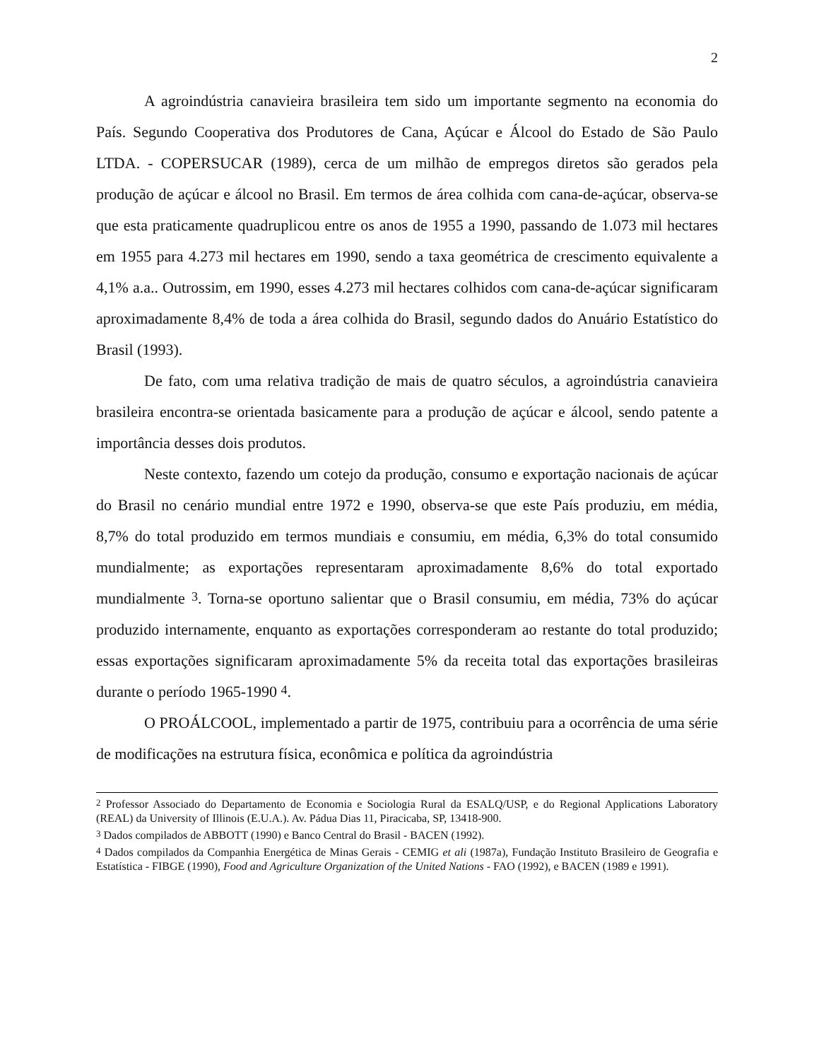2
A agroindústria canavieira brasileira tem sido um importante segmento na economia do País. Segundo Cooperativa dos Produtores de Cana, Açúcar e Álcool do Estado de São Paulo LTDA. - COPERSUCAR (1989), cerca de um milhão de empregos diretos são gerados pela produção de açúcar e álcool no Brasil. Em termos de área colhida com cana-de-açúcar, observa-se que esta praticamente quadruplicou entre os anos de 1955 a 1990, passando de 1.073 mil hectares em 1955 para 4.273 mil hectares em 1990, sendo a taxa geométrica de crescimento equivalente a 4,1% a.a.. Outrossim, em 1990, esses 4.273 mil hectares colhidos com cana-de-açúcar significaram aproximadamente 8,4% de toda a área colhida do Brasil, segundo dados do Anuário Estatístico do Brasil (1993).
De fato, com uma relativa tradição de mais de quatro séculos, a agroindústria canavieira brasileira encontra-se orientada basicamente para a produção de açúcar e álcool, sendo patente a importância desses dois produtos.
Neste contexto, fazendo um cotejo da produção, consumo e exportação nacionais de açúcar do Brasil no cenário mundial entre 1972 e 1990, observa-se que este País produziu, em média, 8,7% do total produzido em termos mundiais e consumiu, em média, 6,3% do total consumido mundialmente; as exportações representaram aproximadamente 8,6% do total exportado mundialmente <sup>3</sup>. Torna-se oportuno salientar que o Brasil consumiu, em média, 73% do açúcar produzido internamente, enquanto as exportações corresponderam ao restante do total produzido; essas exportações significaram aproximadamente 5% da receita total das exportações brasileiras durante o período 1965-1990 <sup>4</sup>.
O PROÁLCOOL, implementado a partir de 1975, contribuiu para a ocorrência de uma série de modificações na estrutura física, econômica e política da agroindústria
<sup>2</sup> Professor Associado do Departamento de Economia e Sociologia Rural da ESALQ/USP, e do Regional Applications Laboratory (REAL) da University of Illinois (E.U.A.). Av. Pádua Dias 11, Piracicaba, SP, 13418-900.
<sup>3</sup> Dados compilados de ABBOTT (1990) e Banco Central do Brasil - BACEN (1992).
<sup>4</sup> Dados compilados da Companhia Energética de Minas Gerais - CEMIG et ali (1987a), Fundação Instituto Brasileiro de Geografia e Estatística - FIBGE (1990), Food and Agriculture Organization of the United Nations - FAO (1992), e BACEN (1989 e 1991).